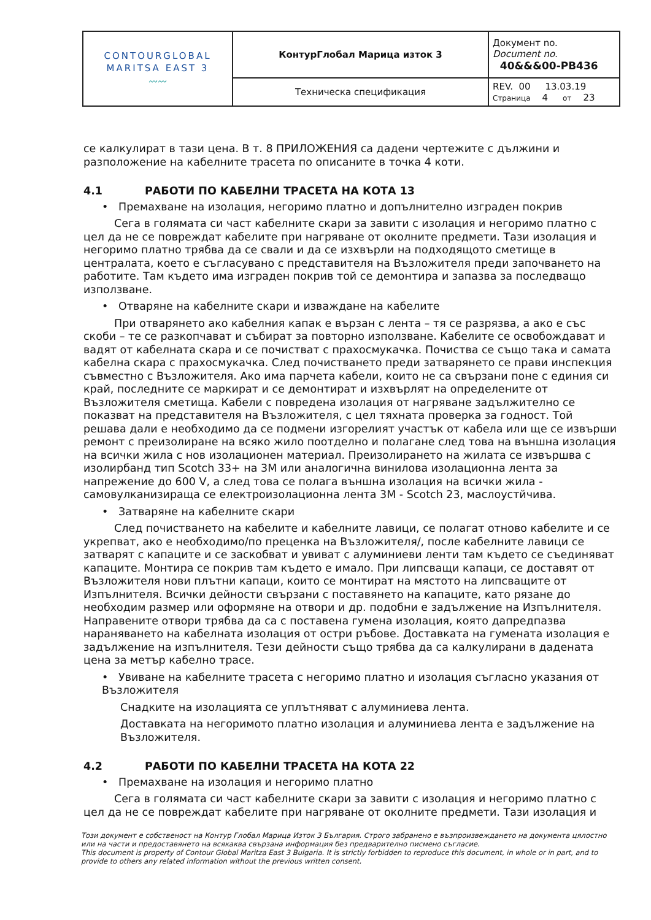| CONTOURGLOBAL MARITSA EAST 3 〰〰 | КонтурГлобал Марица изток 3 | Документ no. Document no. 40&&&00-PB436 |
| | Техническа спецификация | REV. 00 13.03.19 Страница 4 от 23 |
се калкулират в тази цена. В т. 8 ПРИЛОЖЕНИЯ са дадени чертежите с дължини и разположение на кабелните трасета по описаните в точка 4 коти.
4.1 РАБОТИ ПО КАБЕЛНИ ТРАСЕТА НА КОТА 13
• Премахване на изолация, негоримо платно и допълнително изграден покрив
Сега в голямата си част кабелните скари за завити с изолация и негоримо платно с цел да не се повреждат кабелите при нагряване от околните предмети. Тази изолация и негоримо платно трябва да се свали и да се изхвърли на подходящото сметище в централата, което е съгласувано с представителя на Възложителя преди започването на работите. Там където има изграден покрив той се демонтира и запазва за последващо използване.
• Отваряне на кабелните скари и изваждане на кабелите
При отварянето ако кабелния капак е вързан с лента – тя се разрязва, а ако е със скоби – те се разкопчават и събират за повторно използване. Кабелите се освобождават и вадят от кабелната скара и се почистват с прахосмукачка. Почиства се също така и самата кабелна скара с прахосмукачка. След почистването преди затварянето се прави инспекция съвместно с Възложителя. Ако има парчета кабели, които не са свързани поне с единия си край, последните се маркират и се демонтират и изхвърлят на определените от Възложителя сметища. Кабели с повредена изолация от нагряване задължително се показват на представителя на Възложителя, с цел тяхната проверка за годност. Той решава дали е необходимо да се подмени изгорелият участък от кабела или ще се извърши ремонт с преизолиране на всяко жило поотделно и полагане след това на външна изолация на всички жила с нов изолационен материал. Преизолирането на жилата се извършва с изолирбанд тип Scotch 33+ на 3М или аналогична винилова изолационна лента за напрежение до 600 V, а след това се полага външна изолация на всички жила - самовулканизираща се електроизолационна лента 3М - Scotch 23, маслоустйчива.
• Затваряне на кабелните скари
След почистването на кабелите и кабелните лавици, се полагат отново кабелите и се укрепват, ако е необходимо/по преценка на Възложителя/, после кабелните лавици се затварят с капаците и се заскобват и увиват с алуминиеви ленти там където се съединяват капаците. Монтира се покрив там където е имало. При липсващи капаци, се доставят от Възложителя нови плътни капаци, които се монтират на мястото на липсващите от Изпълнителя. Всички дейности свързани с поставянето на капаците, като рязане до необходим размер или оформяне на отвори и др. подобни е задължение на Изпълнителя. Направените отвори трябва да са с поставена гумена изолация, която дапредпазва нараняването на кабелната изолация от остри ръбове. Доставката на гумената изолация е задължение на изпълнителя. Тези дейности също трябва да са калкулирани в дадената цена за метър кабелно трасе.
• Увиване на кабелните трасета с негоримо платно и изолация съгласно указания от Възложителя
Снадките на изолацията се уплътняват с алуминиева лента.
Доставката на негоримото платно изолация и алуминиева лента е задължение на Възложителя.
4.2 РАБОТИ ПО КАБЕЛНИ ТРАСЕТА НА КОТА 22
• Премахване на изолация и негоримо платно
Сега в голямата си част кабелните скари за завити с изолация и негоримо платно с цел да не се повреждат кабелите при нагряване от околните предмети. Тази изолация и
Този документ е собственост на Контур Глобал Марица Изток 3 България. Строго забранено е възпроизвеждането на документа цялостно или на части и предоставянето на всякаква свързана информация без предварително писмено съгласие.
This document is property of Contour Global Maritza East 3 Bulgaria. It is strictly forbidden to reproduce this document, in whole or in part, and to provide to others any related information without the previous written consent.